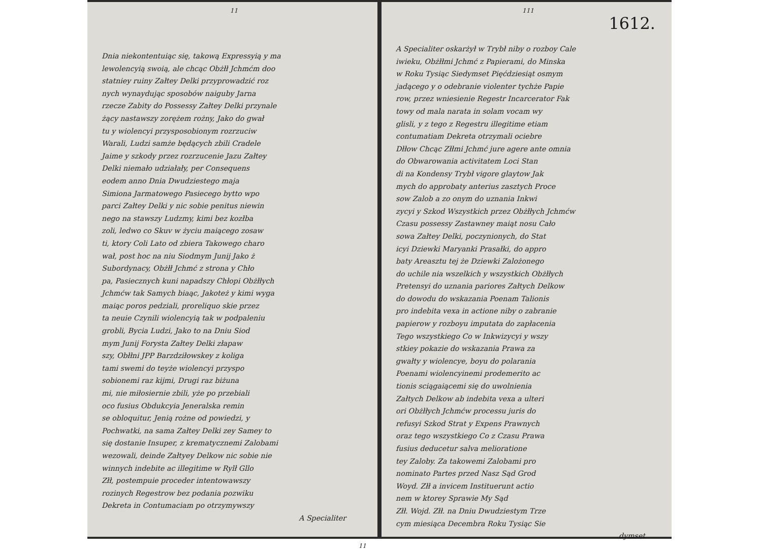11
Dnia niekontentuiąc się, takową Expressyią y ma
lewolencyią swoią, ale chcąc Obżłł Jchmćm doo
statniey ruiny Załtey Delki przyprowadzić roz
nych wynaydując sposobów naiguby Jarna
rzecze Zabity do Possessy Załtey Delki przynale
żący nastawszy zorężem rożny, Jako do gwał
tu y wiolencyi przysposobionym rozrzuciw
Warali, Ludzi samże będących zbili Cradele
Jaime y szkody przez rozrzucenie Jazu Załtey
Delki niemało udziałały, per Consequens
eodem anno Dnia Dwudziestego maja
Simiona Jarmatowego Pasiecego bytto wpo
parci Załtey Delki y nic sobie penitus niewin
nego na stawszy Ludzmy, kimi bez kozłba
zoli, ledwo co Skuv w życiu maiącego zosaw
ti, ktory Coli Lato od zbiera Takowego charo
wał, post hoc na niu Siodmym Junij Jako ż
Subordynacy, Obżłł Jchmć z strona y Chło
pa, Pasiecznych kuni napadszy Chłopi Obżłłych
Jchmćw tak Samych biaąc, Jakoteż y kimi wyga
maiąc poros pedziali, proreliquo skie przez
ta neuie Czynili wiolencyią tak w podpaleniu
grobli, Bycia Ludzi, Jako to na Dniu Siod
mym Junij Forysta Załtey Delki złapaw
szy, Obłłni JPP Barzdziłowskey z koliga
tami swemi do teyże wiolencyi przyspo
sobionemi raz kijmi, Drugi raz biżuna
mi, nie miłosiernie zbili, yże po przebiali
oco fusius Obdukcyia Jeneralska remin
se obloquitur, Jenią rożne od powiedzi, y
Pochwatki, na sama Załtey Delki zey Samey to
się dostanie Insuper, z krematycznemi Zalobami
wezowali, deinde Załtyey Delkow nic sobie nie
winnych indebite ac illegitime w Rylł Gllo
Złł, postempuie proceder intentowawszy
rozinych Regestrow bez podania pozwiku
Dekreta in Contumaciam po otrzymywszy
A Specialiter
11
111
1612.
A Specialiter oskarżył w Trybł niby o rozboy Cale
iwieku, Obżłłmi Jchmć z Papierami, do Minska
w Roku Tysiąc Siedymset Pięćdziesiąt osmym
jadącego y o odebranie violenter tychże Papie
row, przez wniesienie Regestr Incarcerator Fak
towy od mala narata in solam vocam wy
glisli, y z tego z Regestru illegitime etiam
contumatiam Dekreta otrzymali ociebre
Dłłow Chcąc Złłmi Jchmć jure agere ante omnia
do Obwarowania activitatem Loci Stan
di na Kondensy Trybł vigore glaytow Jak
mych do approbaty anterius zasztych Proce
sow Zalob a zo onym do uznania Inkwi
zycyi y Szkod Wszystkich przez Obżłłych Jchmćw
Czasu possessy Zastawney maiąt nosu Cało
sowa Załtey Delki, poczynionych, do Stat
icyi Dziewki Maryanki Prasałki, do appro
baty Areasztu tej że Dziewki Zalożonego
do uchile nia wszelkich y wszystkich Obżłłych
Pretensyi do uznania pariores Załtych Delkow
do dowodu do wskazania Poenam Talionis
pro indebita vexa in actione niby o zabranie
papierow y rozboyu imputata do zapłacenia
Tego wszystkiego Co w Inkwizycyi y wszy
stkiey pokazie do wskazania Prawa za
gwałty y wiolencye, boyu do polarania
Poenami wiolencyinemi prodemerito ac
tionis sciągaiącemi się do uwolnienia
Załtych Delkow ab indebita vexa a ulteri
ori Obżłłych Jchmćw processu juris do
refusyi Szkod Strat y Expens Prawnych
oraz tego wszystkiego Co z Czasu Prawa
fusius deducetur salva melioratione
tey Zaloby. Za takowemi Zalobami pro
nominato Partes przed Nasz Sąd Grod
Woyd. Złł a invicem Instituerunt actio
nem w ktorey Sprawie My Sąd
Złł. Wojd. Złł. na Dniu Dwudziestym Trze
cym miesiąca Decembra Roku Tysiąc Sie
dymset